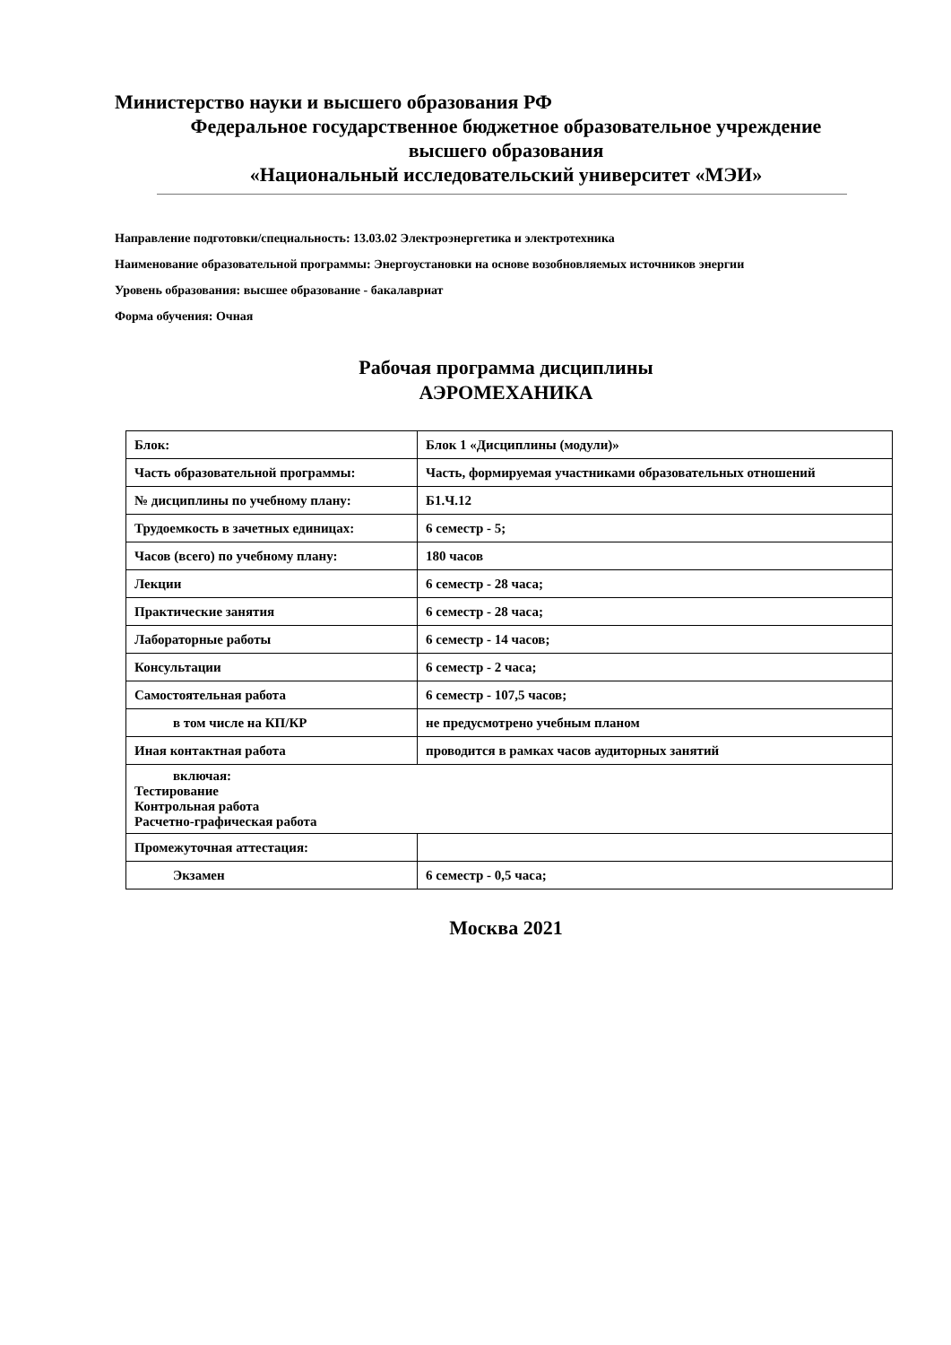Министерство науки и высшего образования РФ
Федеральное государственное бюджетное образовательное учреждение
высшего образования
«Национальный исследовательский университет «МЭИ»
Направление подготовки/специальность: 13.03.02 Электроэнергетика и электротехника
Наименование образовательной программы: Энергоустановки на основе возобновляемых источников энергии
Уровень образования: высшее образование - бакалавриат
Форма обучения: Очная
Рабочая программа дисциплины
АЭРОМЕХАНИКА
| Блок: | Блок 1 «Дисциплины (модули)» |
| Часть образовательной программы: | Часть, формируемая участниками образовательных отношений |
| № дисциплины по учебному плану: | Б1.Ч.12 |
| Трудоемкость в зачетных единицах: | 6 семестр - 5; |
| Часов (всего) по учебному плану: | 180 часов |
| Лекции | 6 семестр - 28 часа; |
| Практические занятия | 6 семестр - 28 часа; |
| Лабораторные работы | 6 семестр - 14 часов; |
| Консультации | 6 семестр - 2 часа; |
| Самостоятельная работа | 6 семестр - 107,5 часов; |
| в том числе на КП/КР | не предусмотрено учебным планом |
| Иная контактная работа | проводится в рамках часов аудиторных занятий |
| включая: Тестирование Контрольная работа Расчетно-графическая работа | |
| Промежуточная аттестация: | |
| Экзамен | 6 семестр - 0,5 часа; |
Москва 2021